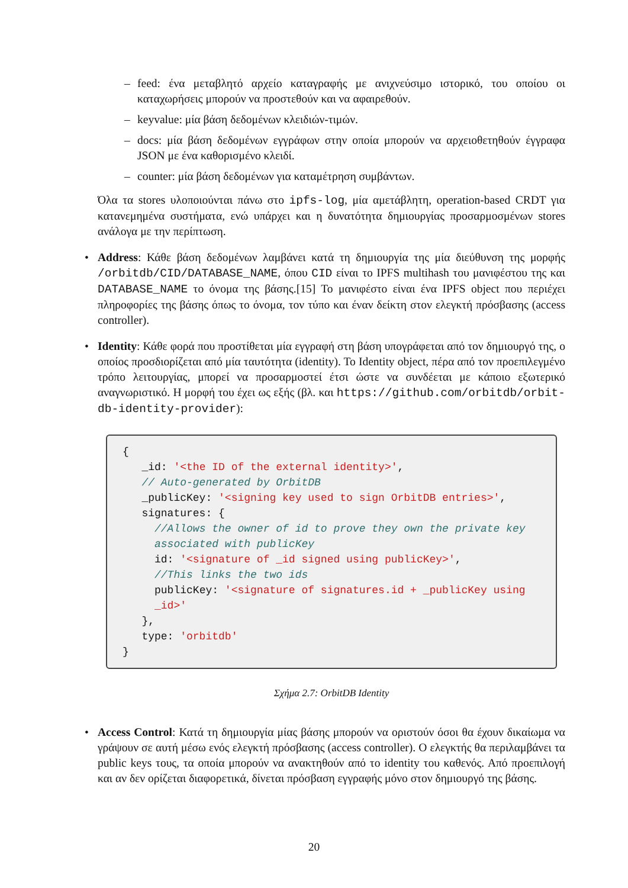– feed: ένα μεταβλητό αρχείο καταγραφής με ανιχνεύσιμο ιστορικό, του οποίου οι καταχωρήσεις μπορούν να προστεθούν και να αφαιρεθούν.
– keyvalue: μία βάση δεδομένων κλειδιών-τιμών.
– docs: μία βάση δεδομένων εγγράφων στην οποία μπορούν να αρχειοθετηθούν έγγραφα JSON με ένα καθορισμένο κλειδί.
– counter: μία βάση δεδομένων για καταμέτρηση συμβάντων.
Όλα τα stores υλοποιούνται πάνω στο ipfs-log, μία αμετάβλητη, operation-based CRDT για κατανεμημένα συστήματα, ενώ υπάρχει και η δυνατότητα δημιουργίας προσαρμοσμένων stores ανάλογα με την περίπτωση.
• Address: Κάθε βάση δεδομένων λαμβάνει κατά τη δημιουργία της μία διεύθυνση της μορφής /orbitdb/CID/DATABASE_NAME, όπου CID είναι το IPFS multihash του μανιφέστου της και DATABASE_NAME το όνομα της βάσης.[15] Το μανιφέστο είναι ένα IPFS object που περιέχει πληροφορίες της βάσης όπως το όνομα, τον τύπο και έναν δείκτη στον ελεγκτή πρόσβασης (access controller).
• Identity: Κάθε φορά που προστίθεται μία εγγραφή στη βάση υπογράφεται από τον δημιουργό της, ο οποίος προσδιορίζεται από μία ταυτότητα (identity). Το Identity object, πέρα από τον προεπιλεγμένο τρόπο λειτουργίας, μπορεί να προσαρμοστεί έτσι ώστε να συνδέεται με κάποιο εξωτερικό αναγνωριστικό. Η μορφή του έχει ως εξής (βλ. και https://github.com/orbitdb/orbit-db-identity-provider):
{
   _id: '<the ID of the external identity>',
   // Auto-generated by OrbitDB
   _publicKey: '<signing key used to sign OrbitDB entries>',
   signatures: {
     //Allows the owner of id to prove they own the private key
     associated with publicKey
     id: '<signature of _id signed using publicKey>',
     //This links the two ids
     publicKey: '<signature of signatures.id + _publicKey using
     _id>'
   },
   type: 'orbitdb'
}
Σχήμα 2.7: OrbitDB Identity
• Access Control: Κατά τη δημιουργία μίας βάσης μπορούν να οριστούν όσοι θα έχουν δικαίωμα να γράψουν σε αυτή μέσω ενός ελεγκτή πρόσβασης (access controller). Ο ελεγκτής θα περιλαμβάνει τα public keys τους, τα οποία μπορούν να ανακτηθούν από το identity του καθενός. Από προεπιλογή και αν δεν ορίζεται διαφορετικά, δίνεται πρόσβαση εγγραφής μόνο στον δημιουργό της βάσης.
20